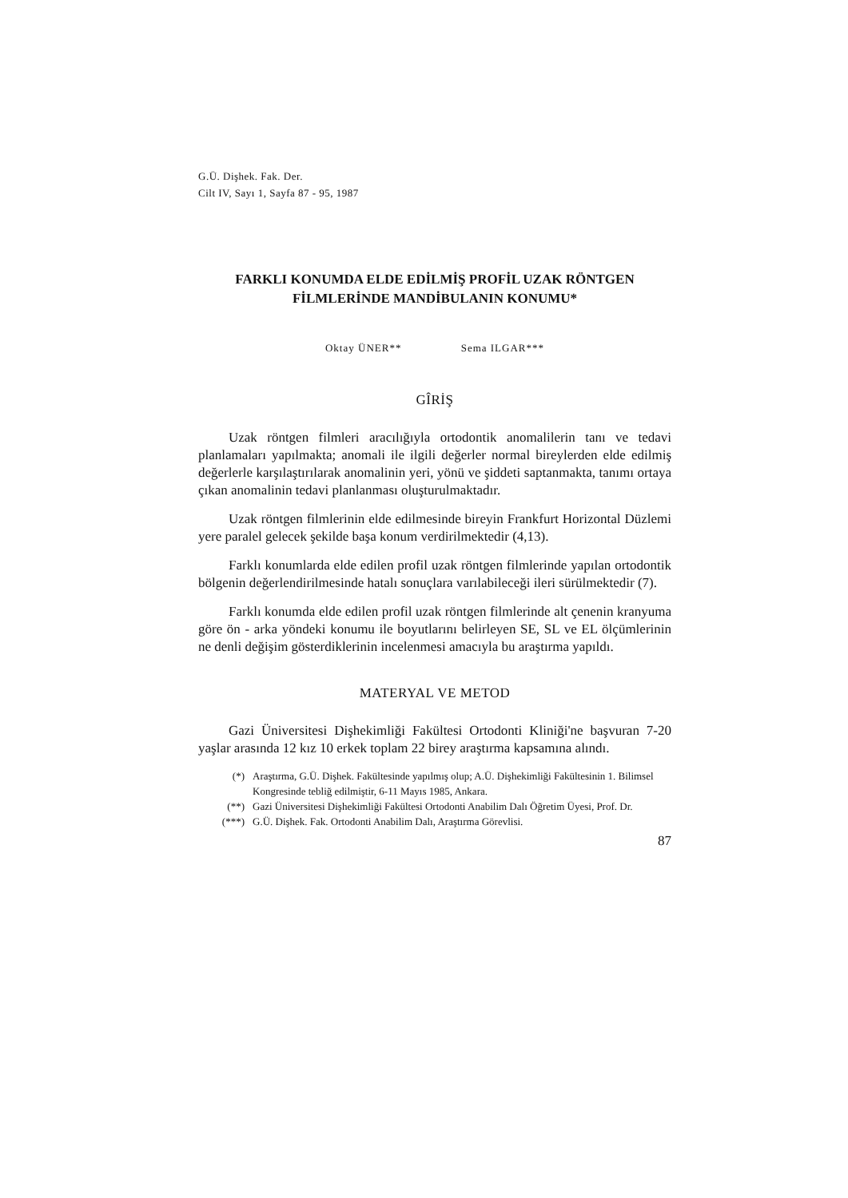G.Ü. Dişhek. Fak. Der.
Cilt IV, Sayı 1, Sayfa 87 - 95, 1987
FARKLI KONUMDA ELDE EDİLMİŞ PROFİL UZAK RÖNTGEN
FİLMLERİNDE MANDİBULANIN KONUMU*
Oktay ÜNER** Sema ILGAR***
GÎRİŞ
Uzak röntgen filmleri aracılığıyla ortodontik anomalilerin tanı ve tedavi planlamaları yapılmakta; anomali ile ilgili değerler normal bireylerden elde edilmiş değerlerle karşılaştırılarak anomalinin yeri, yönü ve şiddeti saptanmakta, tanımı ortaya çıkan anomalinin tedavi planlanması oluşturulmaktadır.
Uzak röntgen filmlerinin elde edilmesinde bireyin Frankfurt Horizontal Düzlemi yere paralel gelecek şekilde başa konum verdirilmektedir (4,13).
Farklı konumlarda elde edilen profil uzak röntgen filmlerinde yapılan ortodontik bölgenin değerlendirilmesinde hatalı sonuçlara varılabileceği ileri sürülmektedir (7).
Farklı konumda elde edilen profil uzak röntgen filmlerinde alt çenenin kranyuma göre ön - arka yöndeki konumu ile boyutlarını belirleyen SE, SL ve EL ölçümlerinin ne denli değişim gösterdiklerinin incelenmesi amacıyla bu araştırma yapıldı.
MATERYAL VE METOD
Gazi Üniversitesi Dişhekimliği Fakültesi Ortodonti Kliniği'ne başvuran 7-20 yaşlar arasında 12 kız 10 erkek toplam 22 birey araştırma kapsamına alındı.
(*) Araştırma, G.Ü. Dişhek. Fakültesinde yapılmış olup; A.Ü. Dişhekimliği Fakültesinin 1. Bilimsel Kongresinde tebliğ edilmiştir, 6-11 Mayıs 1985, Ankara.
(**) Gazi Üniversitesi Dişhekimliği Fakültesi Ortodonti Anabilim Dalı Öğretim Üyesi, Prof. Dr.
(***) G.Ü. Dişhek. Fak. Ortodonti Anabilim Dalı, Araştırma Görevlisi.
87